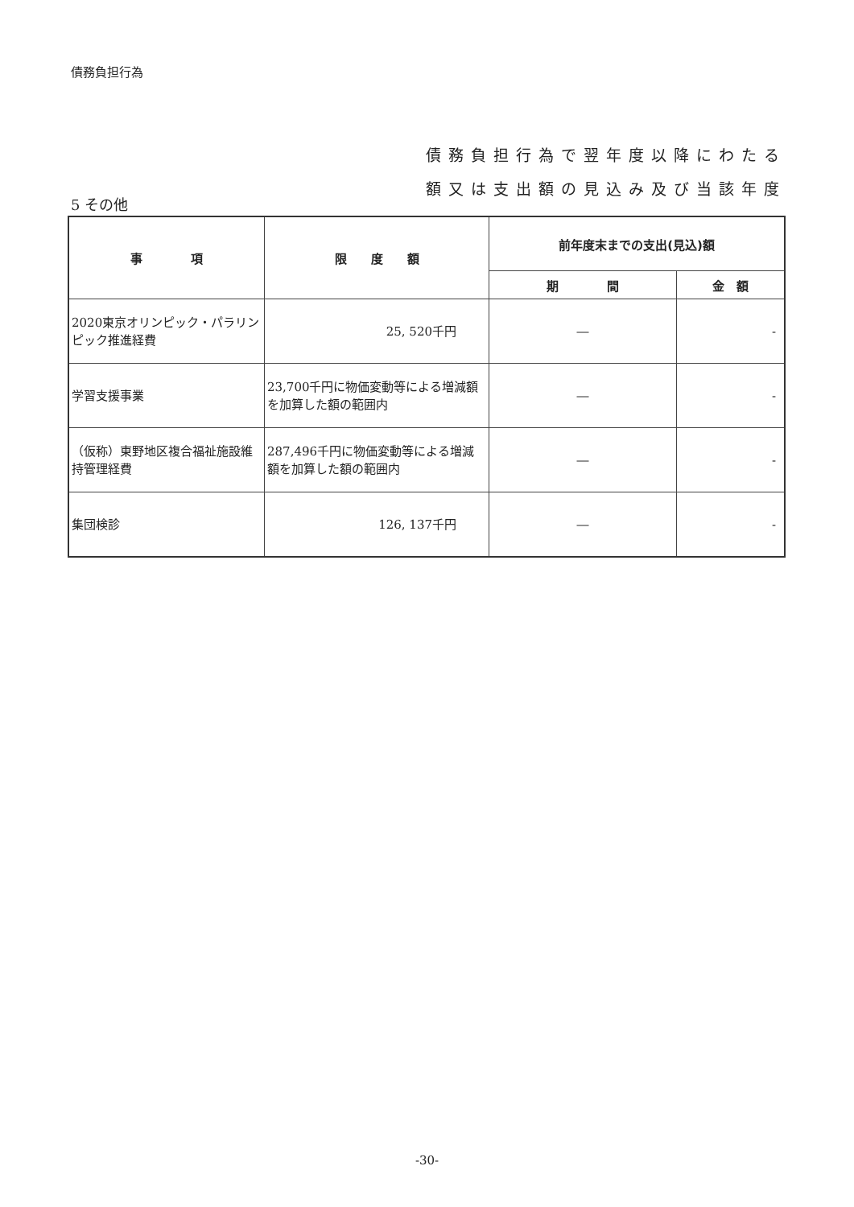債務負担行為
債務負担行為で翌年度以降にわたる
額又は支出額の見込み及び当該年度
5 その他
| 事 項 | 限 度 額 | 前年度末までの支出(見込)額 | |
| --- | --- | --- | --- |
| | | 期 間 | 金 額 |
| 2020東京オリンピック・パラリンピック推進経費 | 25, 520千円 | ― | - |
| 学習支援事業 | 23,700千円に物価変動等による増減額を加算した額の範囲内 | ― | - |
| （仮称）東野地区複合福祉施設維持管理経費 | 287,496千円に物価変動等による増減額を加算した額の範囲内 | ― | - |
| 集団検診 | 126, 137千円 | ― | - |
-30-